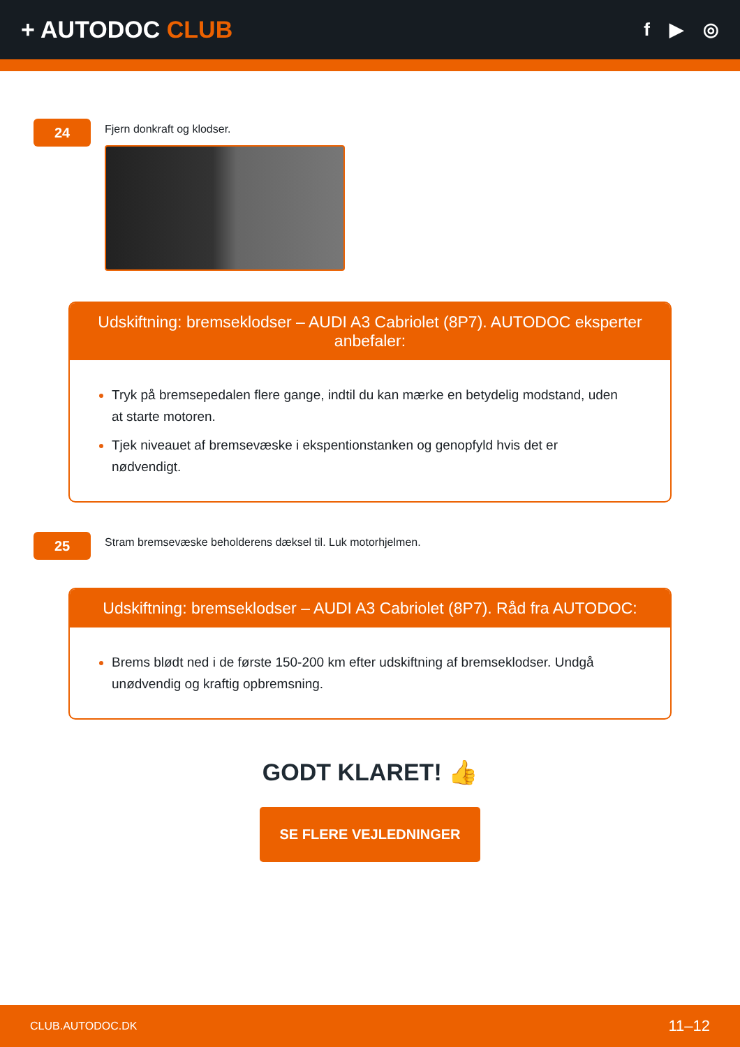+ AUTODOC CLUB
f ▶ ◎
24
Fjern donkraft og klodser.
Udskiftning: bremseklodser – AUDI A3 Cabriolet (8P7). AUTODOC eksperter anbefaler:
Tryk på bremsepedalen flere gange, indtil du kan mærke en betydelig modstand, uden at starte motoren.
Tjek niveauet af bremsevæske i ekspentionstanken og genopfyld hvis det er nødvendigt.
25
Stram bremsevæske beholderens dæksel til. Luk motorhjelmen.
Udskiftning: bremseklodser – AUDI A3 Cabriolet (8P7). Råd fra AUTODOC:
Brems blødt ned i de første 150-200 km efter udskiftning af bremseklodser. Undgå unødvendig og kraftig opbremsning.
GODT KLARET! 👍
SE FLERE VEJLEDNINGER
CLUB.AUTODOC.DK 11–12